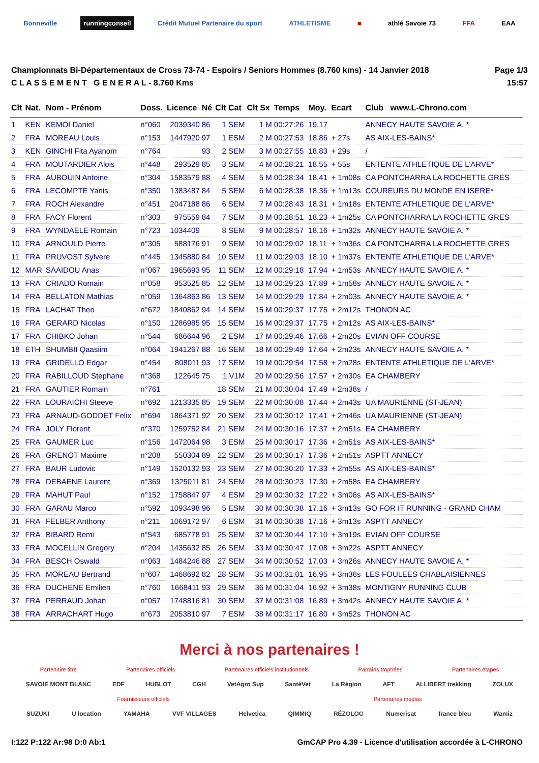Bonneville runningconseil Crédit Mutuel Partenaire du sport ATHLETISME ■ athlé Savoie 73 FFA EAA
Championnats Bi-Départementaux de Cross 73-74 - Espoirs / Seniors Hommes (8.760 kms) - 14 Janvier 2018
C L A S S E M E N T G E N E R A L - 8.760 Kms
Page 1/3
15:57
| Clt | Nat. | Nom - Prénom | Doss. | Licence | Né | Clt Cat | Clt Sx | Temps | Moy. | Ecart | Club www.L-Chrono.com |
| --- | --- | --- | --- | --- | --- | --- | --- | --- | --- | --- | --- |
| 1 | KEN | KEMOI Daniel | n°060 | 2039340 | 86 | 1 SEM | 1 M | 00:27:26 | 19.17 | | ANNECY HAUTE SAVOIE A. * |
| 2 | FRA | MOREAU Louis | n°153 | 1447920 | 97 | 1 ESM | 2 M | 00:27:53 | 18.86 | + 27s | AS AIX-LES-BAINS* |
| 3 | KEN | GINCHI Fita Ayanom | n°764 | | 93 | 2 SEM | 3 M | 00:27:55 | 18.83 | + 29s | / |
| 4 | FRA | MOUTARDIER Alois | n°448 | 293529 | 85 | 3 SEM | 4 M | 00:28:21 | 18.55 | + 55s | ENTENTE ATHLETIQUE DE L'ARVE* |
| 5 | FRA | AUBOUIN Antoine | n°304 | 1583579 | 88 | 4 SEM | 5 M | 00:28:34 | 18.41 | + 1m08s | CA PONTCHARRA LA ROCHETTE GRES |
| 6 | FRA | LECOMPTE Yanis | n°350 | 1383487 | 84 | 5 SEM | 6 M | 00:28:38 | 18.36 | + 1m13s | COUREURS DU MONDE EN ISERE* |
| 7 | FRA | ROCH Alexandre | n°451 | 2047188 | 86 | 6 SEM | 7 M | 00:28:43 | 18.31 | + 1m18s | ENTENTE ATHLETIQUE DE L'ARVE* |
| 8 | FRA | FACY Florent | n°303 | 975559 | 84 | 7 SEM | 8 M | 00:28:51 | 18.23 | + 1m25s | CA PONTCHARRA LA ROCHETTE GRES |
| 9 | FRA | WYNDAELE Romain | n°723 | 1034409 | | 8 SEM | 9 M | 00:28:57 | 18.16 | + 1m32s | ANNECY HAUTE SAVOIE A. * |
| 10 | FRA | ARNOULD Pierre | n°305 | 588176 | 91 | 9 SEM | 10 M | 00:29:02 | 18.11 | + 1m36s | CA PONTCHARRA LA ROCHETTE GRES |
| 11 | FRA | PRUVOST Sylvere | n°445 | 1345880 | 84 | 10 SEM | 11 M | 00:29:03 | 18.10 | + 1m37s | ENTENTE ATHLETIQUE DE L'ARVE* |
| 12 | MAR | SAAIDOU Anas | n°067 | 1965693 | 95 | 11 SEM | 12 M | 00:29:18 | 17.94 | + 1m53s | ANNECY HAUTE SAVOIE A. * |
| 13 | FRA | CRIADO Romain | n°058 | 953525 | 85 | 12 SEM | 13 M | 00:29:23 | 17.89 | + 1m58s | ANNECY HAUTE SAVOIE A. * |
| 14 | FRA | BELLATON Mathias | n°059 | 1364863 | 86 | 13 SEM | 14 M | 00:29:29 | 17.84 | + 2m03s | ANNECY HAUTE SAVOIE A. * |
| 15 | FRA | LACHAT Theo | n°672 | 1840862 | 94 | 14 SEM | 15 M | 00:29:37 | 17.75 | + 2m12s | THONON AC |
| 16 | FRA | GERARD Nicolas | n°150 | 1286985 | 95 | 15 SEM | 16 M | 00:29:37 | 17.75 | + 2m12s | AS AIX-LES-BAINS* |
| 17 | FRA | CHIBKO Johan | n°544 | 686644 | 96 | 2 ESM | 17 M | 00:29:46 | 17.66 | + 2m20s | EVIAN OFF COURSE |
| 18 | ETH | SHUMBII Qaasiim | n°064 | 1941267 | 88 | 16 SEM | 18 M | 00:29:49 | 17.64 | + 2m23s | ANNECY HAUTE SAVOIE A. * |
| 19 | FRA | GRIDELLO Edgar | n°454 | 808011 | 93 | 17 SEM | 19 M | 00:29:54 | 17.58 | + 2m28s | ENTENTE ATHLETIQUE DE L'ARVE* |
| 20 | FRA | RABILLOUD Stephane | n°368 | 122645 | 75 | 1 V1M | 20 M | 00:29:56 | 17.57 | + 2m30s | EA CHAMBERY |
| 21 | FRA | GAUTIER Romain | n°761 | | | 18 SEM | 21 M | 00:30:04 | 17.49 | + 2m38s | / |
| 22 | FRA | LOURAICHI Steeve | n°692 | 1213335 | 85 | 19 SEM | 22 M | 00:30:08 | 17.44 | + 2m43s | UA MAURIENNE (ST-JEAN) |
| 23 | FRA | ARNAUD-GODDET Felix | n°694 | 1864371 | 92 | 20 SEM | 23 M | 00:30:12 | 17.41 | + 2m46s | UA MAURIENNE (ST-JEAN) |
| 24 | FRA | JOLY Florent | n°370 | 1259752 | 84 | 21 SEM | 24 M | 00:30:16 | 17.37 | + 2m51s | EA CHAMBERY |
| 25 | FRA | GAUMER Luc | n°156 | 1472064 | 98 | 3 ESM | 25 M | 00:30:17 | 17.36 | + 2m51s | AS AIX-LES-BAINS* |
| 26 | FRA | GRENOT Maxime | n°208 | 550304 | 89 | 22 SEM | 26 M | 00:30:17 | 17.36 | + 2m51s | ASPTT ANNECY |
| 27 | FRA | BAUR Ludovic | n°149 | 1520132 | 93 | 23 SEM | 27 M | 00:30:20 | 17.33 | + 2m55s | AS AIX-LES-BAINS* |
| 28 | FRA | DEBAENE Laurent | n°369 | 1325011 | 81 | 24 SEM | 28 M | 00:30:23 | 17.30 | + 2m58s | EA CHAMBERY |
| 29 | FRA | MAHUT Paul | n°152 | 1758847 | 97 | 4 ESM | 29 M | 00:30:32 | 17.22 | + 3m06s | AS AIX-LES-BAINS* |
| 30 | FRA | GARAU Marco | n°592 | 1093498 | 96 | 5 ESM | 30 M | 00:30:38 | 17.16 | + 3m13s | GO FOR IT RUNNING - GRAND CHAM |
| 31 | FRA | FELBER Anthony | n°211 | 1069172 | 97 | 6 ESM | 31 M | 00:30:38 | 17.16 | + 3m13s | ASPTT ANNECY |
| 32 | FRA | BIBARD Remi | n°543 | 685778 | 91 | 25 SEM | 32 M | 00:30:44 | 17.10 | + 3m19s | EVIAN OFF COURSE |
| 33 | FRA | MOCELLIN Gregory | n°204 | 1435632 | 85 | 26 SEM | 33 M | 00:30:47 | 17.08 | + 3m22s | ASPTT ANNECY |
| 34 | FRA | BESCH Oswald | n°063 | 1484246 | 88 | 27 SEM | 34 M | 00:30:52 | 17.03 | + 3m26s | ANNECY HAUTE SAVOIE A. * |
| 35 | FRA | MOREAU Bertrand | n°607 | 1468692 | 82 | 28 SEM | 35 M | 00:31:01 | 16.95 | + 3m36s | LES FOULEES CHABLAISIENNES |
| 36 | FRA | DUCHENE Emilien | n°760 | 1668411 | 93 | 29 SEM | 36 M | 00:31:04 | 16.92 | + 3m38s | MONTIGNY RUNNING CLUB |
| 37 | FRA | PERRAUD Johan | n°057 | 1748816 | 81 | 30 SEM | 37 M | 00:31:08 | 16.89 | + 3m42s | ANNECY HAUTE SAVOIE A. * |
| 38 | FRA | ARRACHART Hugo | n°673 | 2053810 | 97 | 7 ESM | 38 M | 00:31:17 | 16.80 | + 3m52s | THONON AC |
Merci à nos partenaires !
Partenaire titre Partenaires officiels Partenaires officiels institutionnels Parrains trophées Partenaires étapes
SAVOIE MONT BLANC EDF HUBLOT CGH VetAgro Sup SantéVet La Région AFT ALLIBERT trekking ZOLUX
Fournisseurs officiels Partenaires médias
SUZUKI U location YAMAHA VVF VILLAGES Helvetica QIMMIQ RÉZOLOG Numerisat france bleu Wamiz
I:122 P:122 Ar:98 D:0 Ab:1 GmCAP Pro 4.39 - Licence d'utilisation accordée à L-CHRONO